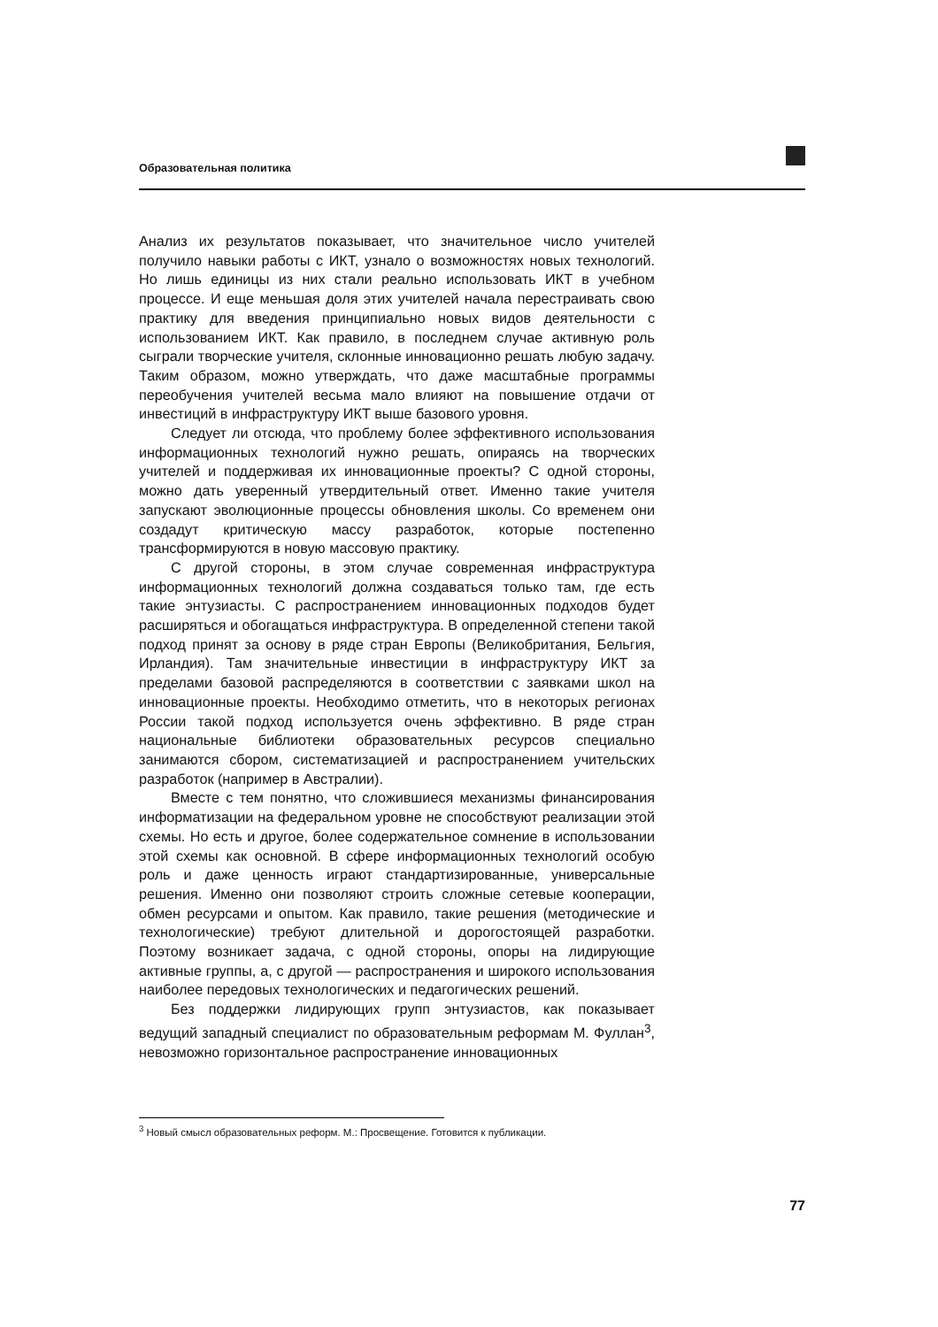Образовательная политика
Анализ их результатов показывает, что значительное число учителей получило навыки работы с ИКТ, узнало о возможностях новых технологий. Но лишь единицы из них стали реально использовать ИКТ в учебном процессе. И еще меньшая доля этих учителей начала перестраивать свою практику для введения принципиально новых видов деятельности с использованием ИКТ. Как правило, в последнем случае активную роль сыграли творческие учителя, склонные инновационно решать любую задачу. Таким образом, можно утверждать, что даже масштабные программы переобучения учителей весьма мало влияют на повышение отдачи от инвестиций в инфраструктуру ИКТ выше базового уровня.
Следует ли отсюда, что проблему более эффективного использования информационных технологий нужно решать, опираясь на творческих учителей и поддерживая их инновационные проекты? С одной стороны, можно дать уверенный утвердительный ответ. Именно такие учителя запускают эволюционные процессы обновления школы. Со временем они создадут критическую массу разработок, которые постепенно трансформируются в новую массовую практику.
С другой стороны, в этом случае современная инфраструктура информационных технологий должна создаваться только там, где есть такие энтузиасты. С распространением инновационных подходов будет расширяться и обогащаться инфраструктура. В определенной степени такой подход принят за основу в ряде стран Европы (Великобритания, Бельгия, Ирландия). Там значительные инвестиции в инфраструктуру ИКТ за пределами базовой распределяются в соответствии с заявками школ на инновационные проекты. Необходимо отметить, что в некоторых регионах России такой подход используется очень эффективно. В ряде стран национальные библиотеки образовательных ресурсов специально занимаются сбором, систематизацией и распространением учительских разработок (например в Австралии).
Вместе с тем понятно, что сложившиеся механизмы финансирования информатизации на федеральном уровне не способствуют реализации этой схемы. Но есть и другое, более содержательное сомнение в использовании этой схемы как основной. В сфере информационных технологий особую роль и даже ценность играют стандартизированные, универсальные решения. Именно они позволяют строить сложные сетевые кооперации, обмен ресурсами и опытом. Как правило, такие решения (методические и технологические) требуют длительной и дорогостоящей разработки. Поэтому возникает задача, с одной стороны, опоры на лидирующие активные группы, а, с другой — распространения и широкого использования наиболее передовых технологических и педагогических решений.
Без поддержки лидирующих групп энтузиастов, как показывает ведущий западный специалист по образовательным реформам М. Фуллан<sup>3</sup>, невозможно горизонтальное распространение инновационных
<sup>3</sup> Новый смысл образовательных реформ. М.: Просвещение. Готовится к публикации.
77